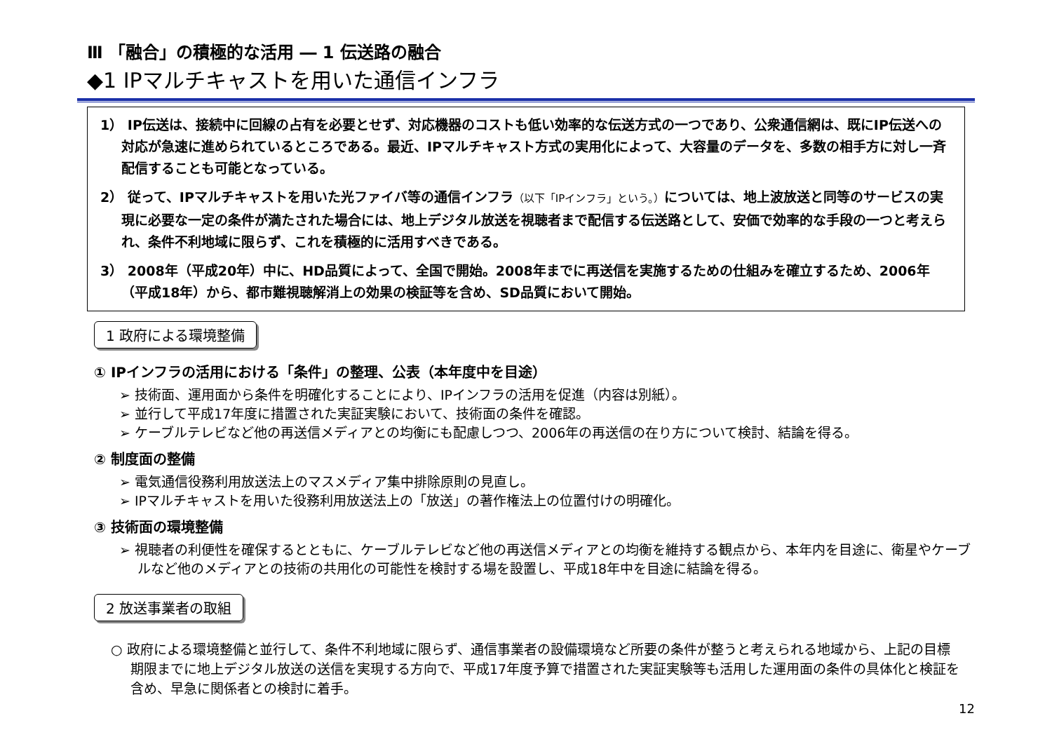Ⅲ 「融合」の積極的な活用 ― 1 伝送路の融合
◆1 IPマルチキャストを用いた通信インフラ
1） IP伝送は、接続中に回線の占有を必要とせず、対応機器のコストも低い効率的な伝送方式の一つであり、公衆通信網は、既にIP伝送への対応が急速に進められているところである。最近、IPマルチキャスト方式の実用化によって、大容量のデータを、多数の相手方に対し一斉配信することも可能となっている。
2） 従って、IPマルチキャストを用いた光ファイバ等の通信インフラ（以下「IPインフラ」という。）については、地上波放送と同等のサービスの実現に必要な一定の条件が満たされた場合には、地上デジタル放送を視聴者まで配信する伝送路として、安価で効率的な手段の一つと考えられ、条件不利地域に限らず、これを積極的に活用すべきである。
3） 2008年（平成20年）中に、HD品質によって、全国で開始。2008年までに再送信を実施するための仕組みを確立するため、2006年（平成18年）から、都市難視聴解消上の効果の検証等を含め、SD品質において開始。
1 政府による環境整備
① IPインフラの活用における「条件」の整理、公表（本年度中を目途）
➢ 技術面、運用面から条件を明確化することにより、IPインフラの活用を促進（内容は別紙）。
➢ 並行して平成17年度に措置された実証実験において、技術面の条件を確認。
➢ ケーブルテレビなど他の再送信メディアとの均衡にも配慮しつつ、2006年の再送信の在り方について検討、結論を得る。
② 制度面の整備
➢ 電気通信役務利用放送法上のマスメディア集中排除原則の見直し。
➢ IPマルチキャストを用いた役務利用放送法上の「放送」の著作権法上の位置付けの明確化。
③ 技術面の環境整備
➢ 視聴者の利便性を確保するとともに、ケーブルテレビなど他の再送信メディアとの均衡を維持する観点から、本年内を目途に、衛星やケーブルなど他のメディアとの技術の共用化の可能性を検討する場を設置し、平成18年中を目途に結論を得る。
2 放送事業者の取組
○ 政府による環境整備と並行して、条件不利地域に限らず、通信事業者の設備環境など所要の条件が整うと考えられる地域から、上記の目標期限までに地上デジタル放送の送信を実現する方向で、平成17年度予算で措置された実証実験等も活用した運用面の条件の具体化と検証を含め、早急に関係者との検討に着手。
12